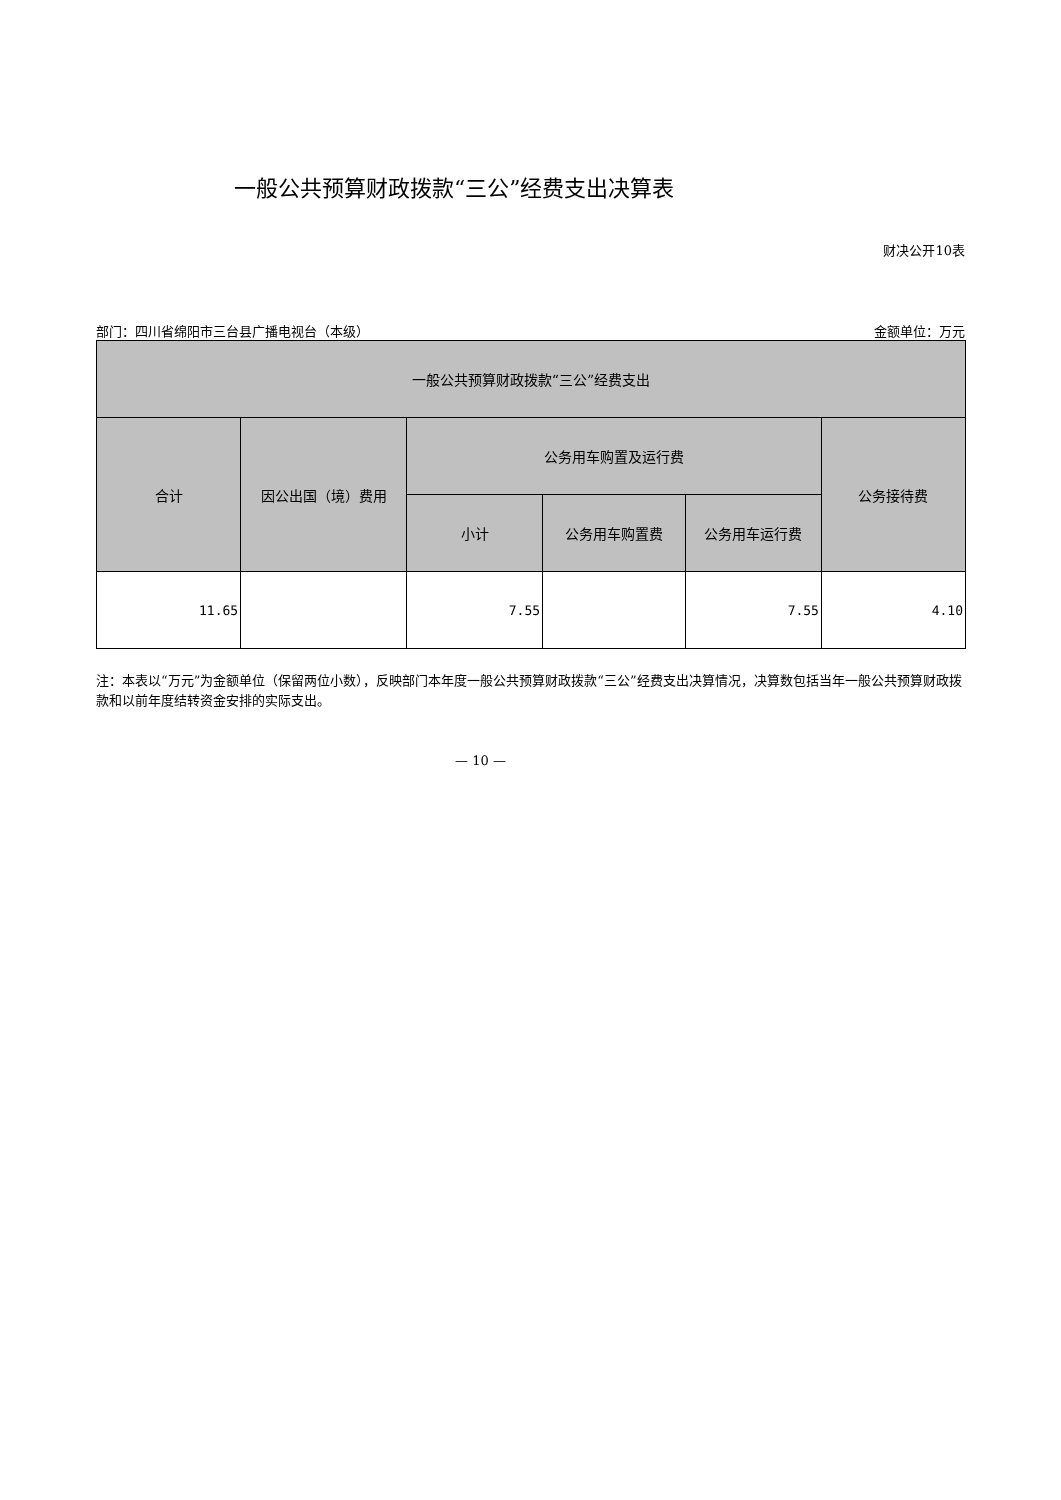一般公共预算财政拨款“三公”经费支出决算表
财决公开10表
部门：四川省绵阳市三台县广播电视台（本级） 金额单位：万元
| 一般公共预算财政拨款“三公”经费支出 | | | | | |
| --- | --- | --- | --- | --- | --- |
| 合计 | 因公出国（境）费用 | 公务用车购置及运行费 | | | 公务接待费 |
| | | 小计 | 公务用车购置费 | 公务用车运行费 | |
| 11.65 | | 7.55 | | 7.55 | 4.10 |
注：本表以“万元”为金额单位（保留两位小数），反映部门本年度一般公共预算财政拨款“三公”经费支出决算情况，决算数包括当年一般公共预算财政拨款和以前年度结转资金安排的实际支出。
— 10 —